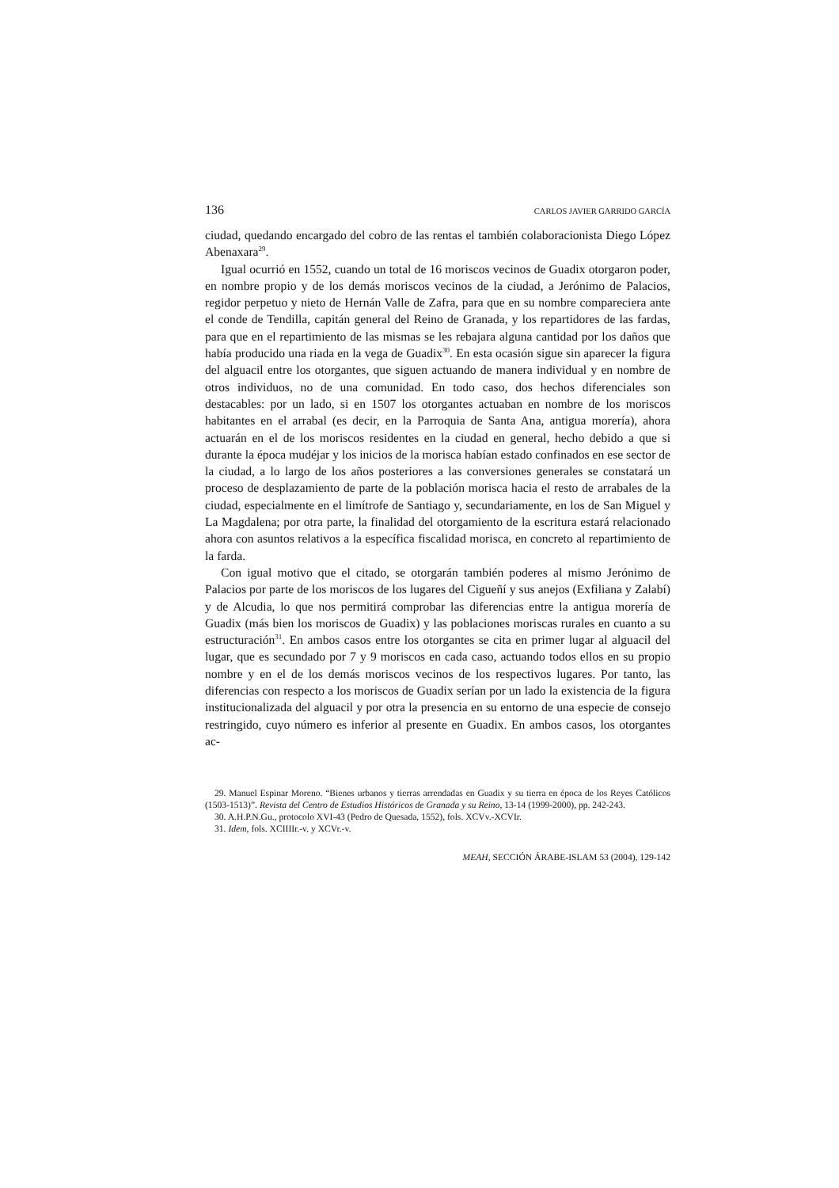136 CARLOS JAVIER GARRIDO GARCÍA
ciudad, quedando encargado del cobro de las rentas el también colaboracionista Diego López Abenaxara<sup>29</sup>.
Igual ocurrió en 1552, cuando un total de 16 moriscos vecinos de Guadix otorgaron poder, en nombre propio y de los demás moriscos vecinos de la ciudad, a Jerónimo de Palacios, regidor perpetuo y nieto de Hernán Valle de Zafra, para que en su nombre compareciera ante el conde de Tendilla, capitán general del Reino de Granada, y los repartidores de las fardas, para que en el repartimiento de las mismas se les rebajara alguna cantidad por los daños que había producido una riada en la vega de Guadix<sup>30</sup>. En esta ocasión sigue sin aparecer la figura del alguacil entre los otorgantes, que siguen actuando de manera individual y en nombre de otros individuos, no de una comunidad. En todo caso, dos hechos diferenciales son destacables: por un lado, si en 1507 los otorgantes actuaban en nombre de los moriscos habitantes en el arrabal (es decir, en la Parroquia de Santa Ana, antigua morería), ahora actuarán en el de los moriscos residentes en la ciudad en general, hecho debido a que si durante la época mudéjar y los inicios de la morisca habían estado confinados en ese sector de la ciudad, a lo largo de los años posteriores a las conversiones generales se constatará un proceso de desplazamiento de parte de la población morisca hacia el resto de arrabales de la ciudad, especialmente en el limítrofe de Santiago y, secundariamente, en los de San Miguel y La Magdalena; por otra parte, la finalidad del otorgamiento de la escritura estará relacionado ahora con asuntos relativos a la específica fiscalidad morisca, en concreto al repartimiento de la farda.
Con igual motivo que el citado, se otorgarán también poderes al mismo Jerónimo de Palacios por parte de los moriscos de los lugares del Cigueñí y sus anejos (Exfiliana y Zalabí) y de Alcudia, lo que nos permitirá comprobar las diferencias entre la antigua morería de Guadix (más bien los moriscos de Guadix) y las poblaciones moriscas rurales en cuanto a su estructuración<sup>31</sup>. En ambos casos entre los otorgantes se cita en primer lugar al alguacil del lugar, que es secundado por 7 y 9 moriscos en cada caso, actuando todos ellos en su propio nombre y en el de los demás moriscos vecinos de los respectivos lugares. Por tanto, las diferencias con respecto a los moriscos de Guadix serían por un lado la existencia de la figura institucionalizada del alguacil y por otra la presencia en su entorno de una especie de consejo restringido, cuyo número es inferior al presente en Guadix. En ambos casos, los otorgantes ac-
29. Manuel Espinar Moreno. “Bienes urbanos y tierras arrendadas en Guadix y su tierra en época de los Reyes Católicos (1503-1513)”. Revista del Centro de Estudios Históricos de Granada y su Reino, 13-14 (1999-2000), pp. 242-243.
30. A.H.P.N.Gu., protocolo XVI-43 (Pedro de Quesada, 1552), fols. XCVv.-XCVIr.
31. Idem, fols. XCIIIIr.-v. y XCVr.-v.
MEAH, SECCIÓN ÁRABE-ISLAM 53 (2004), 129-142